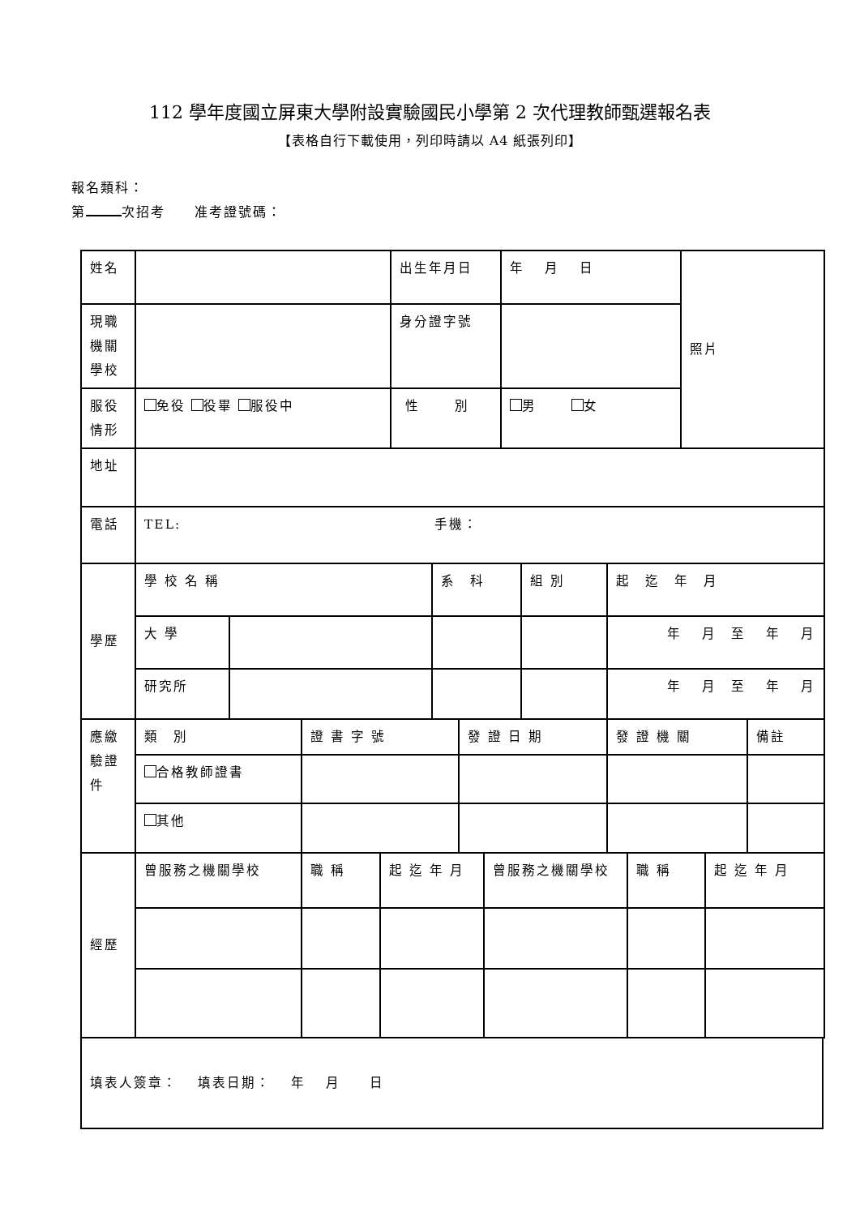112 學年度國立屏東大學附設實驗國民小學第 2 次代理教師甄選報名表
【表格自行下載使用，列印時請以 A4 紙張列印】
報名類科：
第 次招考　　准考證號碼：
| 姓名 | | 出生年月日 | 年 月 日 | 照片 |
| 現職 機關 學校 | | 身分證字號 | | |
| 服役 情形 | 免役 役畢 服役中 | 性 別 | 男 女 | |
| 地址 | |
| 電話 | TEL: 手機： |
| 學歷 | 學 校 名 稱 | | 系 科 | 組 別 | 起 迄 年 月 |
| | 大 學 | | | | 年 月 至 年 月 |
| | 研究所 | | | | 年 月 至 年 月 |
| 應繳 驗證 件 | 類 別 | 證 書 字 號 | 發 證 日 期 | 發 證 機 關 | 備註 |
| | 合格教師證書 | | | | |
| | 其他 | | | | |
| 經歷 | 曾服務之機關學校 | 職 稱 | 起 迄 年 月 | 曾服務之機關學校 | 職 稱 | 起 迄 年 月 |
| 填表人簽章： 填表日期： 年 月 日 |